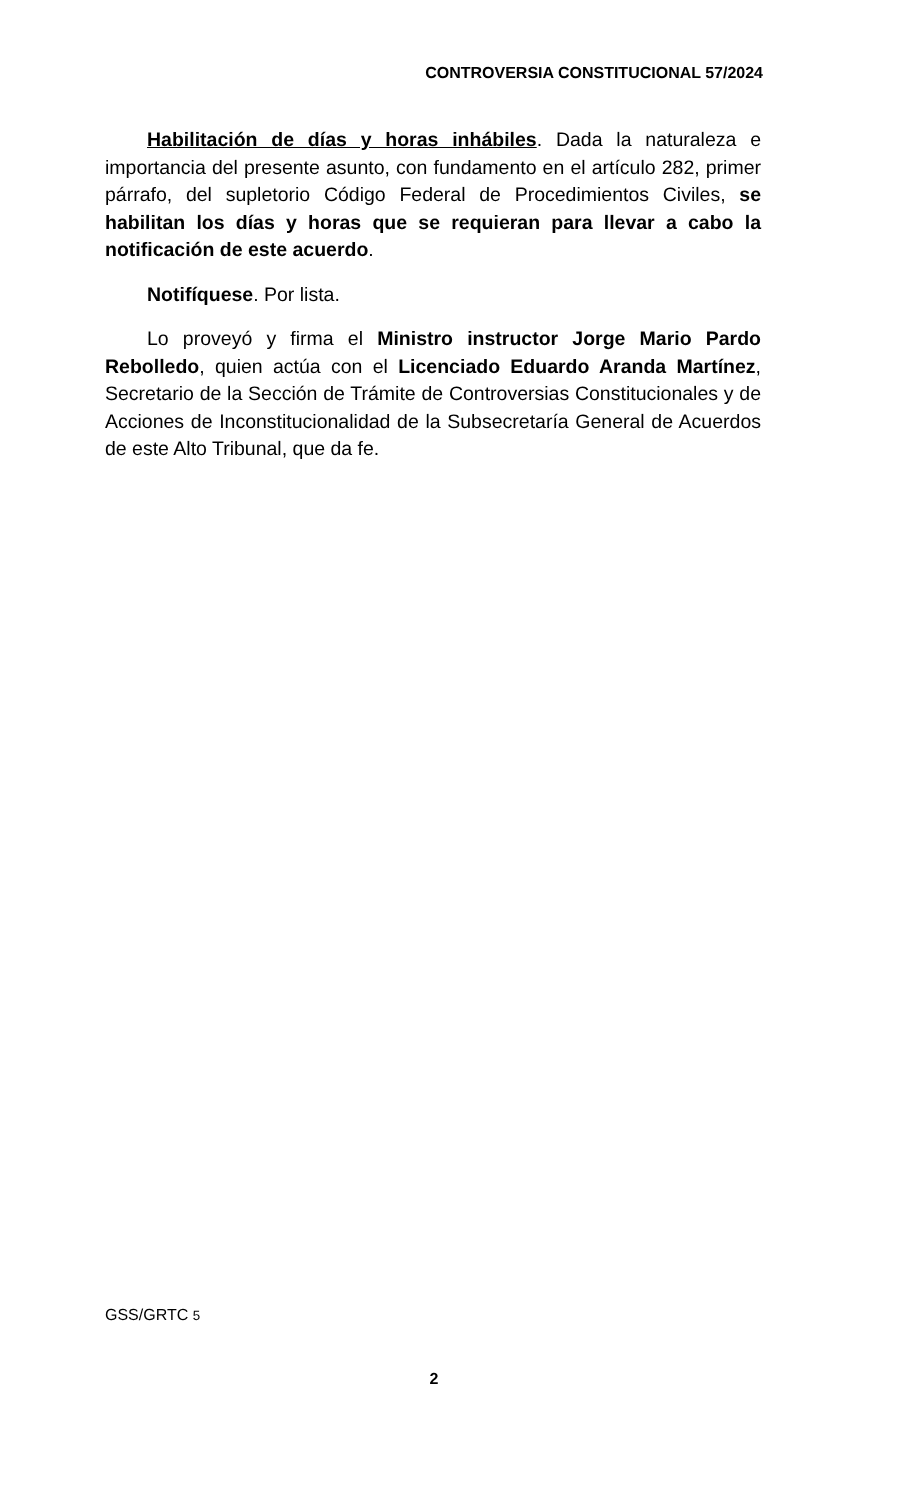CONTROVERSIA CONSTITUCIONAL 57/2024
Habilitación de días y horas inhábiles. Dada la naturaleza e importancia del presente asunto, con fundamento en el artículo 282, primer párrafo, del supletorio Código Federal de Procedimientos Civiles, se habilitan los días y horas que se requieran para llevar a cabo la notificación de este acuerdo.
Notifíquese. Por lista.
Lo proveyó y firma el Ministro instructor Jorge Mario Pardo Rebolledo, quien actúa con el Licenciado Eduardo Aranda Martínez, Secretario de la Sección de Trámite de Controversias Constitucionales y de Acciones de Inconstitucionalidad de la Subsecretaría General de Acuerdos de este Alto Tribunal, que da fe.
GSS/GRTC 5
2